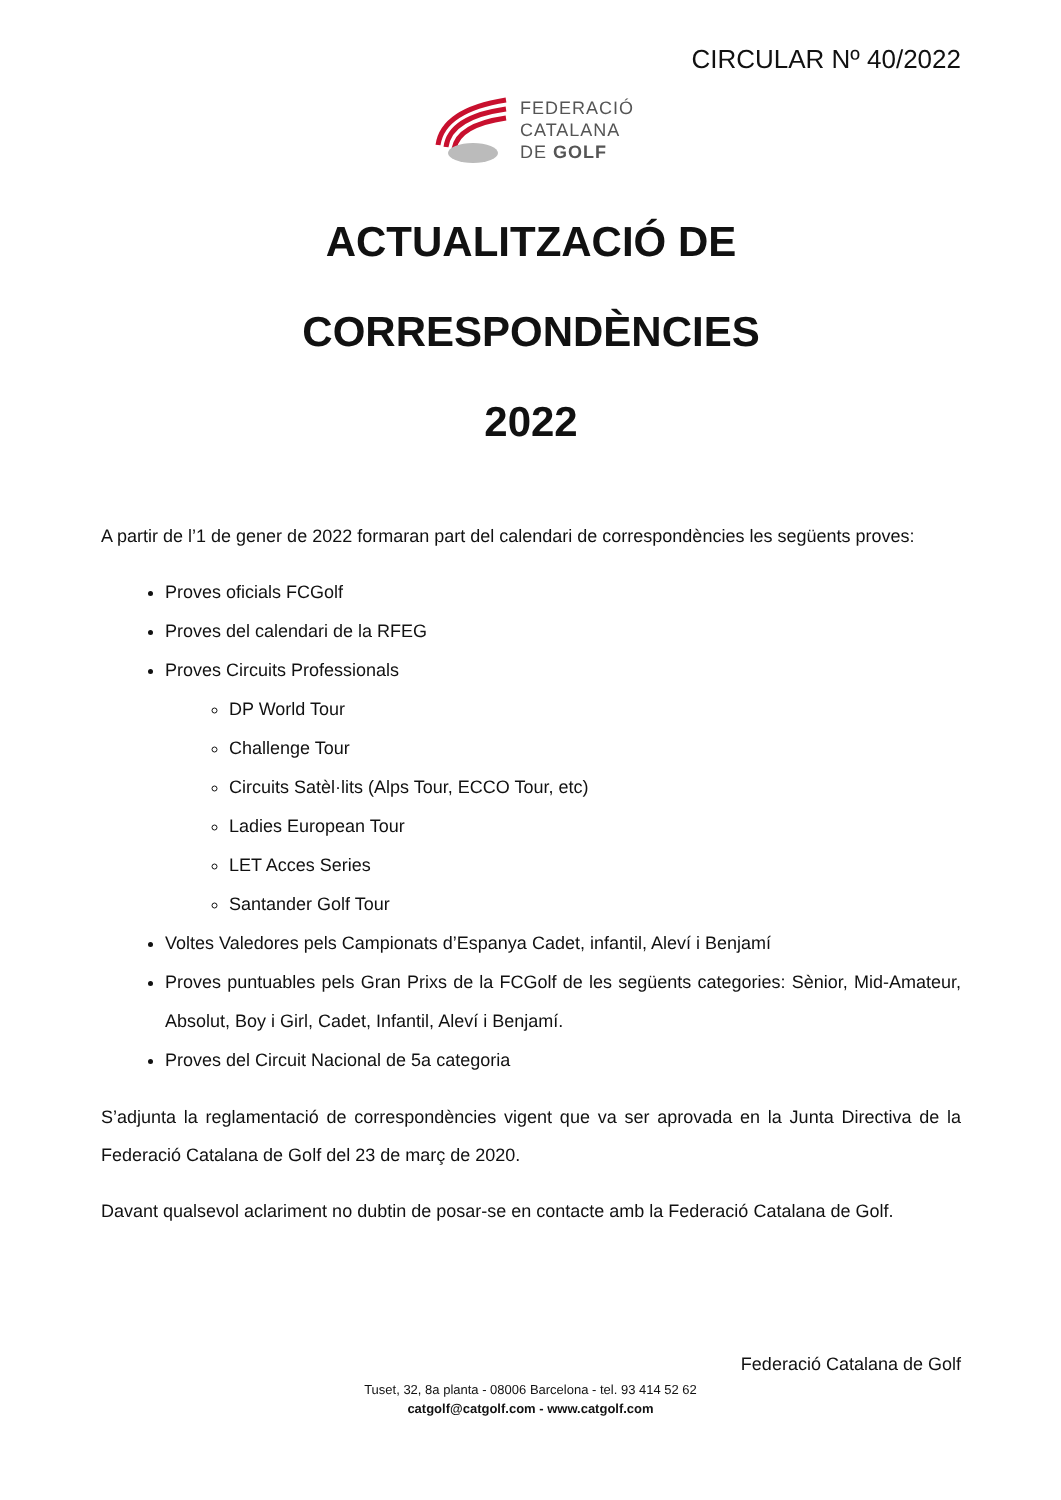CIRCULAR Nº 40/2022
FEDERACIÓ
CATALANA
DE GOLF
ACTUALITZACIÓ DE CORRESPONDÈNCIES
2022
A partir de l’1 de gener de 2022 formaran part del calendari de correspondències les següents proves:
Proves oficials FCGolf
Proves del calendari de la RFEG
Proves Circuits Professionals
DP World Tour
Challenge Tour
Circuits Satèl·lits (Alps Tour, ECCO Tour, etc)
Ladies European Tour
LET Acces Series
Santander Golf Tour
Voltes Valedores pels Campionats d’Espanya Cadet, infantil, Aleví i Benjamí
Proves puntuables pels Gran Prixs de la FCGolf de les següents categories: Sènior, Mid-Amateur, Absolut, Boy i Girl, Cadet, Infantil, Aleví i Benjamí.
Proves del Circuit Nacional de 5a categoria
S’adjunta la reglamentació de correspondències vigent que va ser aprovada en la Junta Directiva de la Federació Catalana de Golf del 23 de març de 2020.
Davant qualsevol aclariment no dubtin de posar-se en contacte amb la Federació Catalana de Golf.
Federació Catalana de Golf
Tuset, 32, 8a planta - 08006 Barcelona - tel. 93 414 52 62
catgolf@catgolf.com - www.catgolf.com